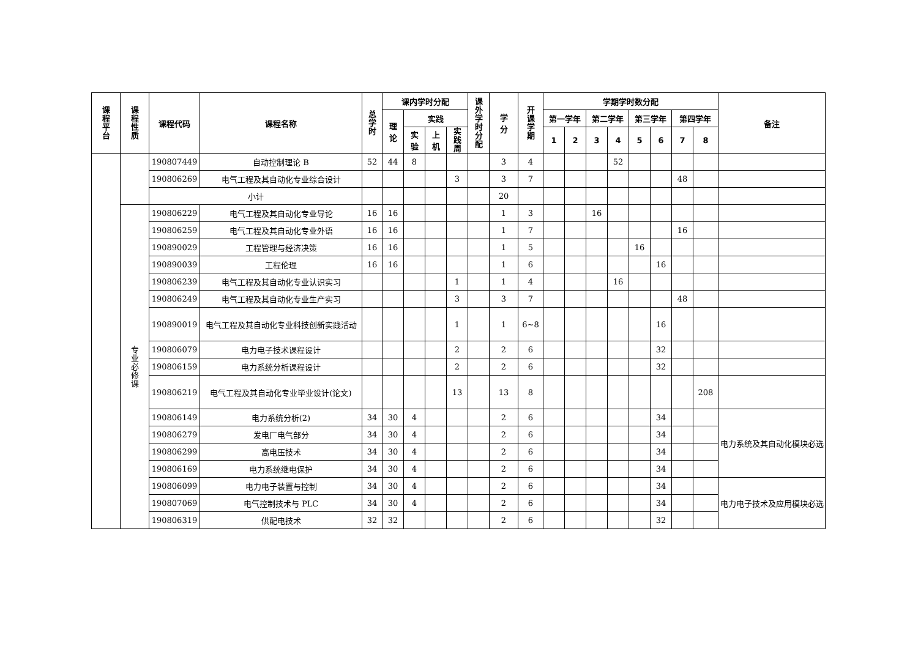| 课程平台 | 课程性质 | 课程代码 | 课程名称 | 总 学 时 | 课内学时分配 | | | | 课外学时分配 | 学 分 | 开 课 学 期 | 学期学时数分配 | | | | | | | | 备注 |
| --- | --- | --- | --- | --- | --- | --- | --- | --- | --- | --- | --- | --- | --- | --- | --- | --- | --- | --- | --- | --- |
| | | | | | 理 论 | 实践 | | | | | | 第一学年 | | 第二学年 | | 第三学年 | | 第四学年 | | |
| | | | | | | 实 验 | 上 机 | 实践周 | | | | 1 | 2 | 3 | 4 | 5 | 6 | 7 | 8 | |
| | | 190807449 | 自动控制理论 B | 52 | 44 | 8 | | | | 3 | 4 | | | | 52 | | | | | |
| | | 190806269 | 电气工程及其自动化专业综合设计 | | | | | 3 | | 3 | 7 | | | | | | | 48 | | |
| | | 小计 | | | | | | | | 20 | | | | | | | | | | |
| | 专业必修课 | 190806229 | 电气工程及其自动化专业导论 | 16 | 16 | | | | | 1 | 3 | | | 16 | | | | | | |
| | | 190806259 | 电气工程及其自动化专业外语 | 16 | 16 | | | | | 1 | 7 | | | | | | | 16 | | |
| | | 190890029 | 工程管理与经济决策 | 16 | 16 | | | | | 1 | 5 | | | | | 16 | | | | |
| | | 190890039 | 工程伦理 | 16 | 16 | | | | | 1 | 6 | | | | | | 16 | | | |
| | | 190806239 | 电气工程及其自动化专业认识实习 | | | | | 1 | | 1 | 4 | | | | 16 | | | | | |
| | | 190806249 | 电气工程及其自动化专业生产实习 | | | | | 3 | | 3 | 7 | | | | | | | 48 | | |
| | | 190890019 | 电气工程及其自动化专业科技创新实践活动 | | | | | 1 | | 1 | 6~8 | | | | | | 16 | | | |
| | | 190806079 | 电力电子技术课程设计 | | | | | 2 | | 2 | 6 | | | | | | 32 | | | |
| | | 190806159 | 电力系统分析课程设计 | | | | | 2 | | 2 | 6 | | | | | | 32 | | | |
| | | 190806219 | 电气工程及其自动化专业毕业设计(论文) | | | | | 13 | | 13 | 8 | | | | | | | | 208 | |
| | | 190806149 | 电力系统分析(2) | 34 | 30 | 4 | | | | 2 | 6 | | | | | | 34 | | | 电力系统及其自动化模块必选 |
| | | 190806279 | 发电厂电气部分 | 34 | 30 | 4 | | | | 2 | 6 | | | | | | 34 | | | |
| | | 190806299 | 高电压技术 | 34 | 30 | 4 | | | | 2 | 6 | | | | | | 34 | | | |
| | | 190806169 | 电力系统继电保护 | 34 | 30 | 4 | | | | 2 | 6 | | | | | | 34 | | | |
| | | 190806099 | 电力电子装置与控制 | 34 | 30 | 4 | | | | 2 | 6 | | | | | | 34 | | | 电力电子技术及应用模块必选 |
| | | 190807069 | 电气控制技术与 PLC | 34 | 30 | 4 | | | | 2 | 6 | | | | | | 34 | | | |
| | | 190806319 | 供配电技术 | 32 | 32 | | | | | 2 | 6 | | | | | | 32 | | | |